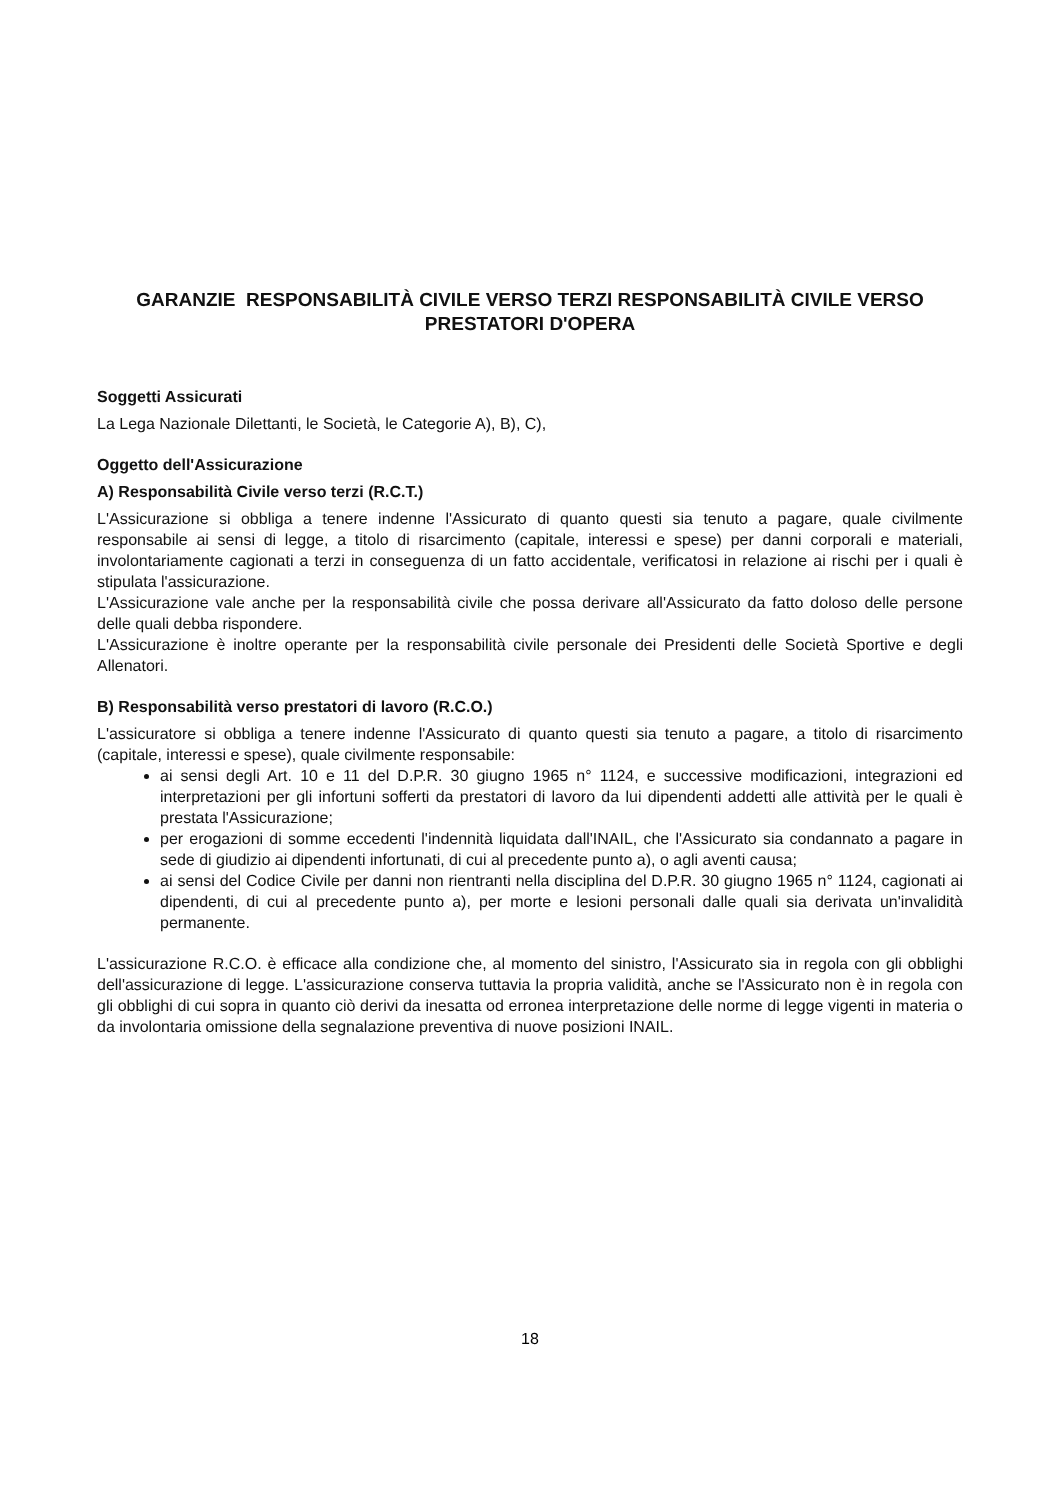GARANZIE RESPONSABILITÀ CIVILE VERSO TERZI RESPONSABILITÀ CIVILE VERSO PRESTATORI D'OPERA
Soggetti Assicurati
La Lega Nazionale Dilettanti, le Società, le Categorie A), B), C),
Oggetto dell'Assicurazione
A) Responsabilità Civile verso terzi (R.C.T.)
L'Assicurazione si obbliga a tenere indenne l'Assicurato di quanto questi sia tenuto a pagare, quale civilmente responsabile ai sensi di legge, a titolo di risarcimento (capitale, interessi e spese) per danni corporali e materiali, involontariamente cagionati a terzi in conseguenza di un fatto accidentale, verificatosi in relazione ai rischi per i quali è stipulata l'assicurazione.
L'Assicurazione vale anche per la responsabilità civile che possa derivare all'Assicurato da fatto doloso delle persone delle quali debba rispondere.
L'Assicurazione è inoltre operante per la responsabilità civile personale dei Presidenti delle Società Sportive e degli Allenatori.
B) Responsabilità verso prestatori di lavoro (R.C.O.)
L'assicuratore si obbliga a tenere indenne l'Assicurato di quanto questi sia tenuto a pagare, a titolo di risarcimento (capitale, interessi e spese), quale civilmente responsabile:
ai sensi degli Art. 10 e 11 del D.P.R. 30 giugno 1965 n° 1124, e successive modificazioni, integrazioni ed interpretazioni per gli infortuni sofferti da prestatori di lavoro da lui dipendenti addetti alle attività per le quali è prestata l'Assicurazione;
per erogazioni di somme eccedenti l'indennità liquidata dall'INAIL, che l'Assicurato sia condannato a pagare in sede di giudizio ai dipendenti infortunati, di cui al precedente punto a), o agli aventi causa;
ai sensi del Codice Civile per danni non rientranti nella disciplina del D.P.R. 30 giugno 1965 n° 1124, cagionati ai dipendenti, di cui al precedente punto a), per morte e lesioni personali dalle quali sia derivata un'invalidità permanente.
L'assicurazione R.C.O. è efficace alla condizione che, al momento del sinistro, l'Assicurato sia in regola con gli obblighi dell'assicurazione di legge. L'assicurazione conserva tuttavia la propria validità, anche se l'Assicurato non è in regola con gli obblighi di cui sopra in quanto ciò derivi da inesatta od erronea interpretazione delle norme di legge vigenti in materia o da involontaria omissione della segnalazione preventiva di nuove posizioni INAIL.
18